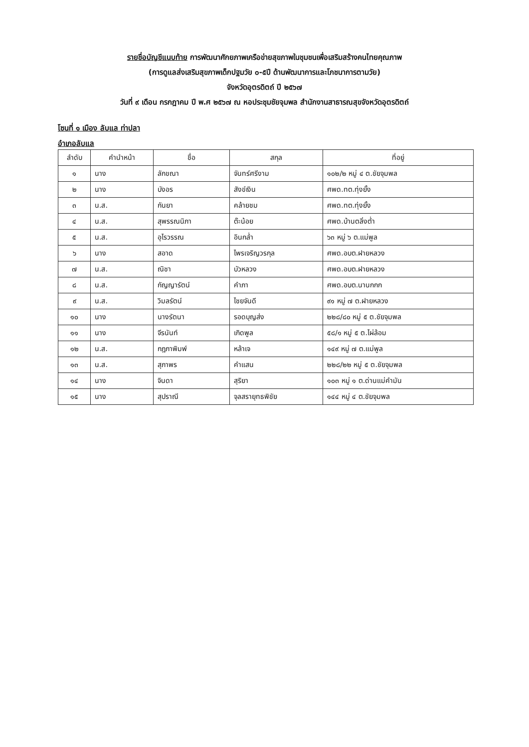รายชื่อบัญชีแนบท้าย การพัฒนาศักยภาพเครือข่ายสุขภาพในชุมชนเพื่อเสริมสร้างคนไทยคุณภาพ
(การดูแลส่งเสริมสุขภาพเด็กปฐมวัย ๐-๕ปี ด้านพัฒนาการและโภชนาการตามวัย)
จังหวัดอุตรดิตถ์ ปี ๒๕๖๗
วันที่ ๙ เดือน กรกฎาคม ปี พ.ศ ๒๕๖๗ ณ หอประชุมชัยจุมพล สำนักงานสาธารณสุขจังหวัดอุตรดิตถ์
โซนที่ ๑ เมือง ลับแล ท่าปลา
อำเภอลับแล
| ลำดับ | คำนำหน้า | ชื่อ | สกุล | ที่อยู่ |
| --- | --- | --- | --- | --- |
| ๑ | นาง | ลักขณา | จันทร์ศรีงาม | ๑๐๒/๒ หมู่ ๔ ต.ชัยจุมพล |
| ๒ | นาง | บังอร | สังข์เงิน | ศพด.ทต.ทุ่งยั้ง |
| ๓ | น.ส. | กันยา | คล้ายชม | ศพด.ทต.ทุ่งยั้ง |
| ๔ | น.ส. | สุพรรณนิภา | ต๊ะน้อย | ศพด.บ้านตลิ่งต่ำ |
| ๕ | น.ส. | อุไรวรรณ | อินกล่ำ | ๖๓ หมู่ ๖ ต.แม่พูล |
| ๖ | นาง | สอาด | ไพรเจริญวรกุล | ศพด.อบต.ฝายหลวง |
| ๗ | น.ส. | ณิชา | บัวหลวง | ศพด.อบต.ฝายหลวง |
| ๘ | น.ส. | กัญญารัตน์ | คำภา | ศพด.อบต.นานกกก |
| ๙ | น.ส. | วิมลรัตน์ | ไชยจันดี | ๙๑ หมู่ ๗ ต.ฝายหลวง |
| ๑๐ | นาง | นางรัตนา | รอดบุญส่ง | ๒๒๘/๘๐ หมู่ ๕ ต.ชัยจุมพล |
| ๑๑ | นาง | จีรนันท์ | เกิดพูล | ๕๘/๑ หมู่ ๕ ต.ไผ่ล้อม |
| ๑๒ | น.ส. | กฎภาพิมพ์ | หล้าเจ | ๑๔๙ หมู่ ๗ ต.แม่พูล |
| ๑๓ | น.ส. | สุภาพร | คำแสน | ๒๒๘/๒๒ หมู่ ๕ ต.ชัยจุมพล |
| ๑๔ | นาง | จินดา | สุริยา | ๑๐๓ หมู่ ๑ ต.ด่านแม่คำมัน |
| ๑๕ | นาง | สุปราณี | จุลสรายุทธพิชัย | ๑๔๔ หมู่ ๔ ต.ชัยจุมพล |